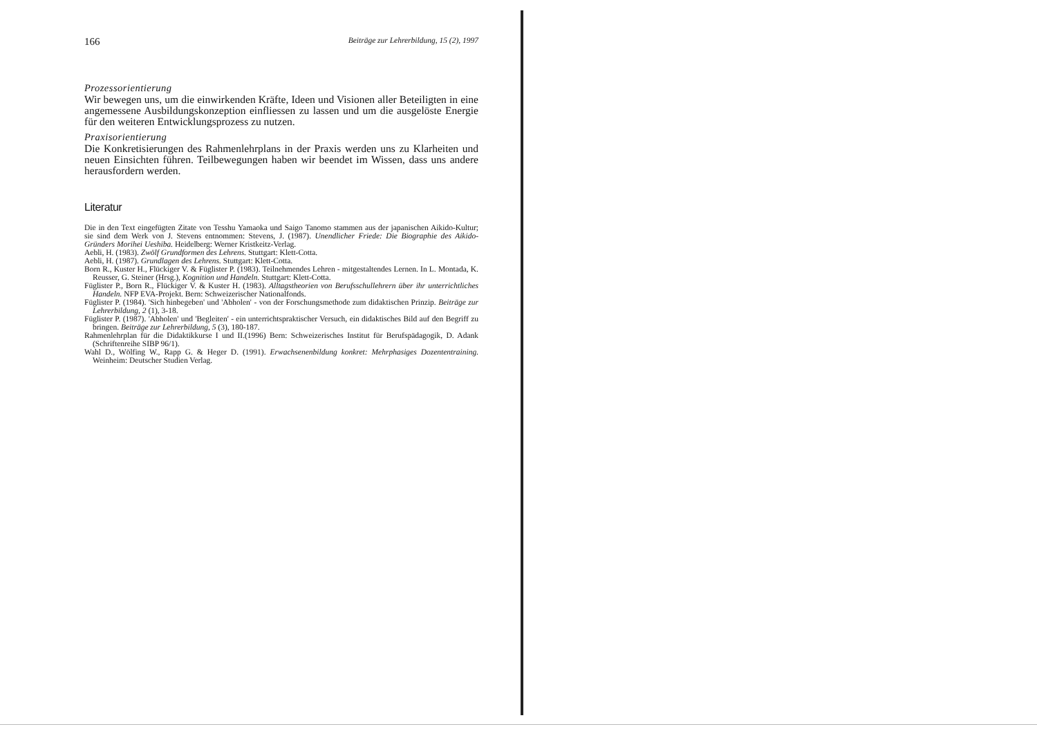166 Beiträge zur Lehrerbildung, 15 (2), 1997
Prozessorientierung
Wir bewegen uns, um die einwirkenden Kräfte, Ideen und Visionen aller Beteiligten in eine angemessene Ausbildungskonzeption einfliessen zu lassen und um die ausgelöste Energie für den weiteren Entwicklungsprozess zu nutzen.
Praxisorientierung
Die Konkretisierungen des Rahmenlehrplans in der Praxis werden uns zu Klarheiten und neuen Einsichten führen. Teilbewegungen haben wir beendet im Wissen, dass uns andere herausfordern werden.
Literatur
Die in den Text eingefügten Zitate von Tesshu Yamaoka und Saigo Tanomo stammen aus der japanischen Aikido-Kultur; sie sind dem Werk von J. Stevens entnommen: Stevens, J. (1987). Unendlicher Friede: Die Biographie des Aikido-Gründers Morihei Ueshiba. Heidelberg: Werner Kristkeitz-Verlag.
Aebli, H. (1983). Zwölf Grundformen des Lehrens. Stuttgart: Klett-Cotta.
Aebli, H. (1987). Grundlagen des Lehrens. Stuttgart: Klett-Cotta.
Born R., Kuster H., Flückiger V. & Füglister P. (1983). Teilnehmendes Lehren - mitgestaltendes Lernen. In L. Montada, K. Reusser, G. Steiner (Hrsg.), Kognition und Handeln. Stuttgart: Klett-Cotta.
Füglister P., Born R., Flückiger V. & Kuster H. (1983). Alltagstheorien von Berufsschullehrern über ihr unterrichtliches Handeln. NFP EVA-Projekt. Bern: Schweizerischer Nationalfonds.
Füglister P. (1984). 'Sich hinbegeben' und 'Abholen' - von der Forschungsmethode zum didaktischen Prinzip. Beiträge zur Lehrerbildung, 2 (1), 3-18.
Füglister P. (1987). 'Abholen' und 'Begleiten' - ein unterrichtspraktischer Versuch, ein didaktisches Bild auf den Begriff zu bringen. Beiträge zur Lehrerbildung, 5 (3), 180-187.
Rahmenlehrplan für die Didaktikkurse I und II.(1996) Bern: Schweizerisches Institut für Berufspädagogik, D. Adank (Schriftenreihe SIBP 96/1).
Wahl D., Wölfing W., Rapp G. & Heger D. (1991). Erwachsenenbildung konkret: Mehrphasiges Dozententraining. Weinheim: Deutscher Studien Verlag.